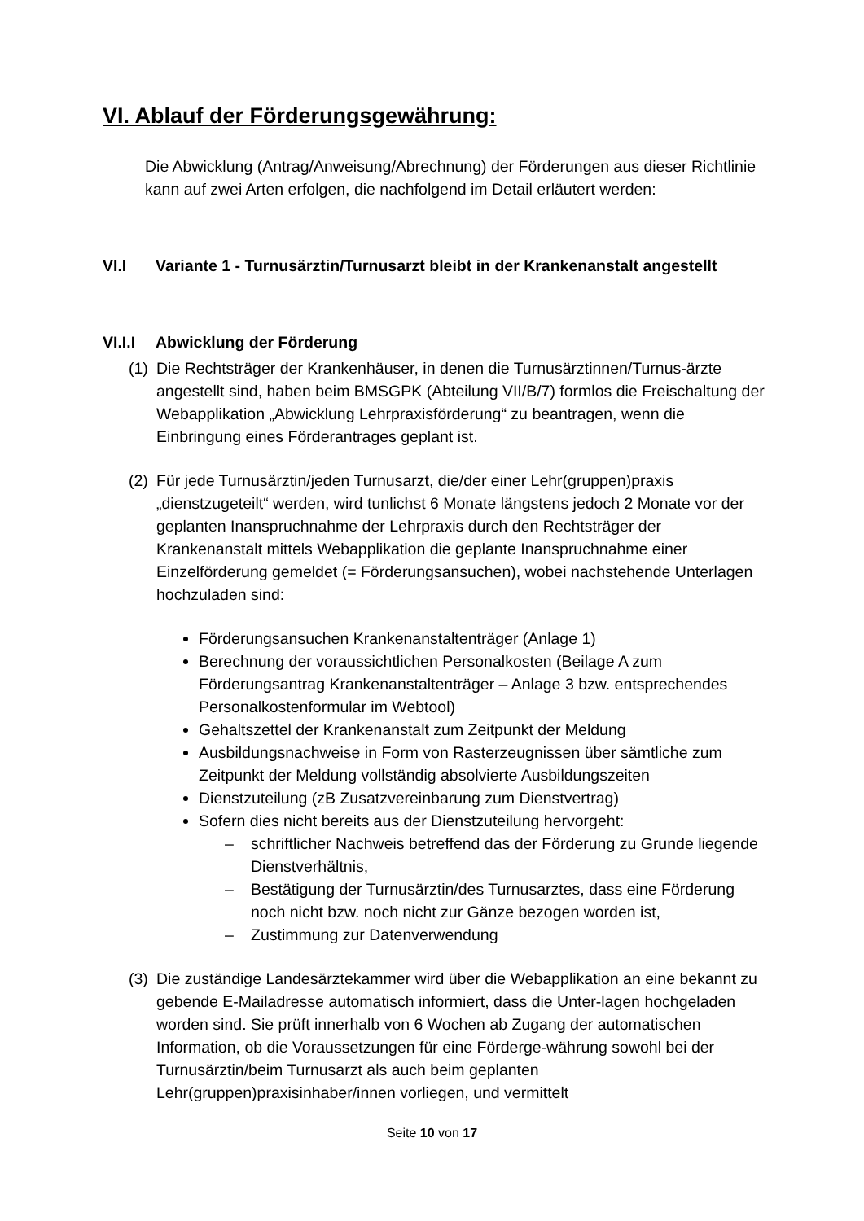VI. Ablauf der Förderungsgewährung:
Die Abwicklung (Antrag/Anweisung/Abrechnung) der Förderungen aus dieser Richtlinie kann auf zwei Arten erfolgen, die nachfolgend im Detail erläutert werden:
VI.I Variante 1 - Turnusärztin/Turnusarzt bleibt in der Krankenanstalt angestellt
VI.I.I Abwicklung der Förderung
(1)
Die Rechtsträger der Krankenhäuser, in denen die Turnusärztinnen/Turnus-ärzte angestellt sind, haben beim BMSGPK (Abteilung VII/B/7) formlos die Freischaltung der Webapplikation „Abwicklung Lehrpraxisförderung“ zu beantragen, wenn die Einbringung eines Förderantrages geplant ist.
(2)
Für jede Turnusärztin/jeden Turnusarzt, die/der einer Lehr(gruppen)praxis „dienstzugeteilt“ werden, wird tunlichst 6 Monate längstens jedoch 2 Monate vor der geplanten Inanspruchnahme der Lehrpraxis durch den Rechtsträger der Krankenanstalt mittels Webapplikation die geplante Inanspruchnahme einer Einzelförderung gemeldet (= Förderungsansuchen), wobei nachstehende Unterlagen hochzuladen sind:
Förderungsansuchen Krankenanstaltenträger (Anlage 1)
Berechnung der voraussichtlichen Personalkosten (Beilage A zum Förderungsantrag Krankenanstaltenträger – Anlage 3 bzw. entsprechendes Personalkostenformular im Webtool)
Gehaltszettel der Krankenanstalt zum Zeitpunkt der Meldung
Ausbildungsnachweise in Form von Rasterzeugnissen über sämtliche zum Zeitpunkt der Meldung vollständig absolvierte Ausbildungszeiten
Dienstzuteilung (zB Zusatzvereinbarung zum Dienstvertrag)
Sofern dies nicht bereits aus der Dienstzuteilung hervorgeht:
– schriftlicher Nachweis betreffend das der Förderung zu Grunde liegende Dienstverhältnis,
– Bestätigung der Turnusärztin/des Turnusarztes, dass eine Förderung noch nicht bzw. noch nicht zur Gänze bezogen worden ist,
– Zustimmung zur Datenverwendung
(3)
Die zuständige Landesärztekammer wird über die Webapplikation an eine bekannt zu gebende E-Mailadresse automatisch informiert, dass die Unter-lagen hochgeladen worden sind. Sie prüft innerhalb von 6 Wochen ab Zugang der automatischen Information, ob die Voraussetzungen für eine Förderge-währung sowohl bei der Turnusärztin/beim Turnusarzt als auch beim geplanten Lehr(gruppen)praxisinhaber/innen vorliegen, und vermittelt
Seite 10 von 17